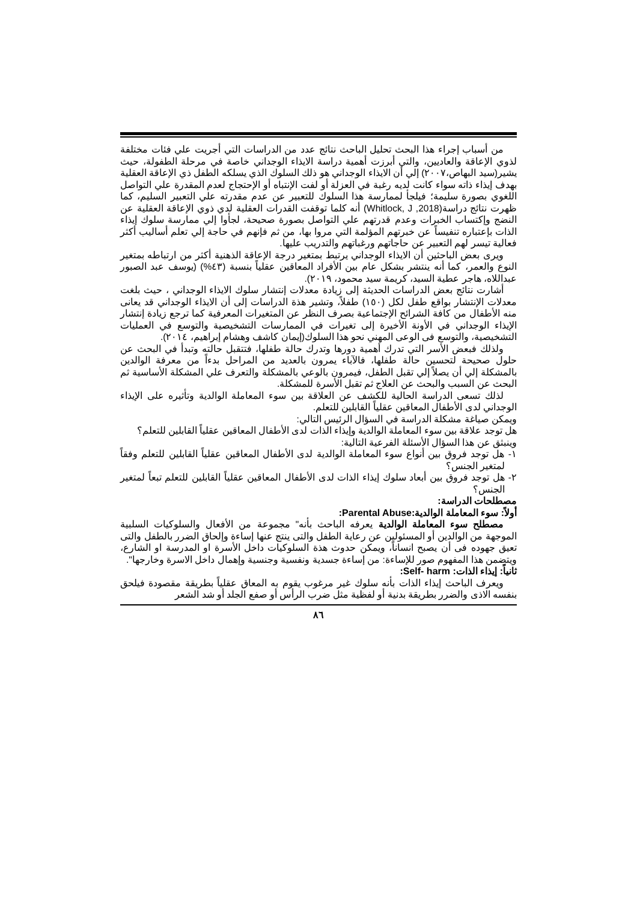من أسباب إجراء هذا البحث تحليل الباحث نتائج عدد من الدراسات التي أجريت علي فئات مختلفة لذوي الإعاقة والعاديين، والتي أبرزت أهمية دراسة الايذاء الوجداني خاصة في مرحلة الطفولة، حيث يشير(سيد البهاص،٢٠٠٧) إلي أن الايذاء الوجداني هو ذلك السلوك الذي يسلكه الطفل ذي الإعاقة العقلية بهدف إيذاء ذاته سواء كانت لديه رغبة في العزلة أو لفت الإنتباه أو الإحتجاج لعدم المقدرة علي التواصل اللغوي بصورة سليمة؛ فيلجأ لممارسة هذا السلوك للتعبير عن عدم مقدرته علي التعبير السليم، كما ظهرت نتائج دراسة(Whitlock, J ,2018) أنه كلما توقفت القدرات العقلية لدي ذوي الإعاقة العقلية عن النضج وإكتساب الخبرات وعدم قدرتهم علي التواصل بصورة صحيحة، لجأوا إلي ممارسة سلوك إيذاء الذات بإعتباره تنفيساً عن خبرتهم المؤلمة التي مروا بها، من ثم فإنهم في حاجة إلي تعلم أساليب أكثر فعالية تيسر لهم التعبير عن حاجاتهم ورغباتهم والتدريب عليها.
ويرى بعض الباحثين أن الايذاء الوجداني يرتبط بمتغير درجة الإعاقة الذهنية أكثر من ارتباطه بمتغير النوع والعمر، كما أنه ينتشر بشكل عام بين الأفراد المعاقين عقلياً بنسبة (٤٣%) (يوسف عبد الصبور عبداللاه، هاجر عطية السيد، كريمة سيد محمود، ٢٠١٩).
أشارت نتائج بعض الدراسات الحديثة إلى زيادة معدلات إنتشار سلوك الايذاء الوجداني ، حيث بلغت معدلات الإنتشار بواقع طفل لكل (١٥٠) طفلاً، وتشير هذة الدراسات إلى أن الايذاء الوجداني قد يعانى منه الأطفال من كافة الشرائح الإجتماعية بصرف النظر عن المتغيرات المعرفية كما ترجع زيادة إنتشار الإيذاء الوجداني في الأونة الأخيرة إلى تغيرات في الممارسات التشخيصية والتوسع في العمليات التشخيصية، والتوسع فى الوعى المهني نحو هذا السلوك(إيمان كاشف وهشام إبراهيم، ٢٠١٤).
ولذلك فبعض الأسر التي تدرك أهمية دورها وتدرك حالة طفلها، فتتقبل حالته وتبدأ في البحث عن حلول صحيحة لتحسين حالة طفلها، فالآباء يمرون بالعديد من المراحل بدءاً من معرفة الوالدين بالمشكلة إلي أن يصلاً إلي تقبل الطفل، فيمرون بالوعي بالمشكلة والتعرف علي المشكلة الأساسية ثم البحث عن السبب والبحث عن العلاج ثم تقبل الأسرة للمشكلة.
لذلك تسعى الدراسة الحالية للكشف عن العلاقة بين سوء المعاملة الوالدية وتأثيره على الإيذاء الوجداني لدى الأطفال المعاقين عقلياً القابلين للتعلم.
ويمكن صياغة مشكلة الدراسة في السؤال الرئيس التالي:
هل توجد علاقة بين سوء المعاملة الوالدية وإيذاء الذات لدى الأطفال المعاقين عقلياً القابلين للتعلم؟
وينبثق عن هذا السؤال الأسئلة الفرعية التالية:
١- هل توجد فروق بين أنواع سوء المعاملة الوالدية لدى الأطفال المعاقين عقلياً القابلين للتعلم وفقاً لمتغير الجنس؟
٢- هل توجد فروق بين أبعاد سلوك إيذاء الذات لدى الأطفال المعاقين عقلياً القابلين للتعلم تبعاً لمتغير الجنس؟
مصطلحات الدراسة:
أولاً: سوء المعاملة الوالدية:Parental Abuse:
مصطلح سوء المعاملة الوالدية يعرفه الباحث بأنه" مجموعة من الأفعال والسلوكيات السلبية الموجهة من الوالدين أو المسئولين عن رعاية الطفل والتى ينتج عنها إساءة وإلحاق الضرر بالطفل والتى تعيق جهوده فى أن يصبح انساناً، ويمكن حدوث هذة السلوكيات داخل الأسرة او المدرسة او الشارع، ويتضمن هذا المفهوم صور للإساءة: من إساءة جسدية ونفسية وجنسية وإهمال داخل الاسرة وخارجها".
ثانياً: إيذاء الذات: Self- harm:
ويعرف الباحث إيذاء الذات بأنه سلوك غير مرغوب يقوم به المعاق عقلياً بطريقة مقصودة فيلحق بنفسه الاذى والضرر بطريقة بدنية أو لفظية مثل ضرب الرأس أو صفع الجلد أو شد الشعر
٨٦